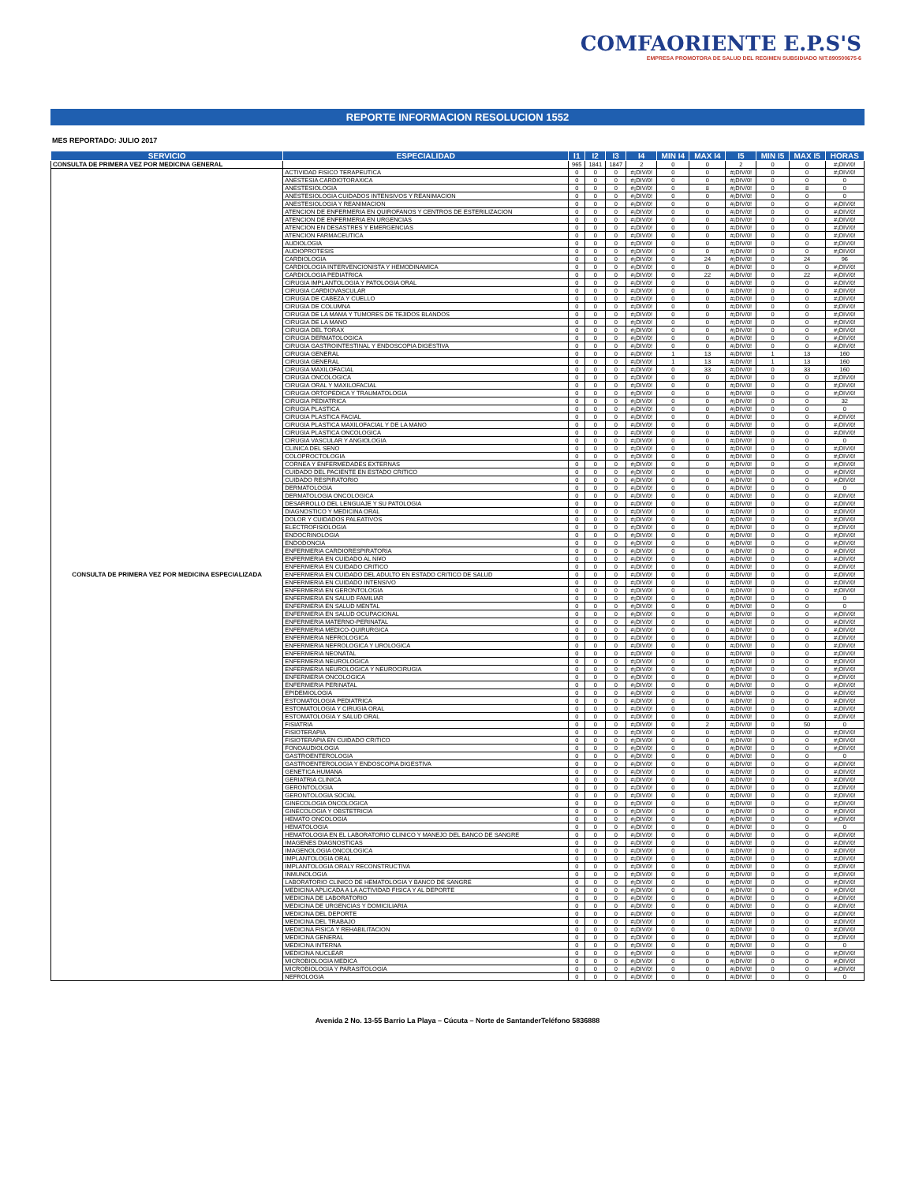COMFAORIENTE E.P.S'S
EMPRESA PROMOTORA DE SALUD DEL REGIMEN SUBSIDIADO NIT:890500675-6
REPORTE INFORMACION RESOLUCION 1552
MES REPORTADO: JULIO 2017
| SERVICIO | ESPECIALIDAD | I1 | I2 | I3 | I4 | MIN I4 | MAX I4 | I5 | MIN I5 | MAX I5 | HORAS |
| --- | --- | --- | --- | --- | --- | --- | --- | --- | --- | --- | --- |
| CONSULTA DE PRIMERA VEZ POR MEDICINA GENERAL | | 965 | 1841 | 1847 | 2 | 0 | 0 | 2 | 0 | 0 | #¡DIV/0! |
| CONSULTA DE PRIMERA VEZ POR MEDICINA ESPECIALIZADA | ACTIVIDAD FISICO TERAPEUTICA | 0 | 0 | 0 | #¡DIV/0! | 0 | 0 | #¡DIV/0! | 0 | 0 | #¡DIV/0! |
| | ANESTESIA CARDIOTORAXICA | 0 | 0 | 0 | #¡DIV/0! | 0 | 0 | #¡DIV/0! | 0 | 0 | 0 |
| | ANESTESIOLOGIA | 0 | 0 | 0 | #¡DIV/0! | 0 | 8 | #¡DIV/0! | 0 | 8 | 0 |
| | ANESTESIOLOGIA CUIDADOS INTENSIVOS Y REANIMACION | 0 | 0 | 0 | #¡DIV/0! | 0 | 0 | #¡DIV/0! | 0 | 0 | 0 |
| | ANESTESIOLOGIA Y REANIMACION | 0 | 0 | 0 | #¡DIV/0! | 0 | 0 | #¡DIV/0! | 0 | 0 | #¡DIV/0! |
| | ATENCION DE ENFERMERIA EN QUIROFANOS Y CENTROS DE ESTERILIZACION | 0 | 0 | 0 | #¡DIV/0! | 0 | 0 | #¡DIV/0! | 0 | 0 | #¡DIV/0! |
| | ATENCION DE ENFERMERIA EN URGENCIAS | 0 | 0 | 0 | #¡DIV/0! | 0 | 0 | #¡DIV/0! | 0 | 0 | #¡DIV/0! |
| | ATENCION EN DESASTRES Y EMERGENCIAS | 0 | 0 | 0 | #¡DIV/0! | 0 | 0 | #¡DIV/0! | 0 | 0 | #¡DIV/0! |
| | ATENCION FARMACEUTICA | 0 | 0 | 0 | #¡DIV/0! | 0 | 0 | #¡DIV/0! | 0 | 0 | #¡DIV/0! |
| | AUDIOLOGIA | 0 | 0 | 0 | #¡DIV/0! | 0 | 0 | #¡DIV/0! | 0 | 0 | #¡DIV/0! |
| | AUDIOPROTESIS | 0 | 0 | 0 | #¡DIV/0! | 0 | 0 | #¡DIV/0! | 0 | 0 | #¡DIV/0! |
| | CARDIOLOGIA | 0 | 0 | 0 | #¡DIV/0! | 0 | 24 | #¡DIV/0! | 0 | 24 | 96 |
| | CARDIOLOGIA INTERVENCIONISTA Y HEMODINAMICA | 0 | 0 | 0 | #¡DIV/0! | 0 | 0 | #¡DIV/0! | 0 | 0 | #¡DIV/0! |
| | CARDIOLOGIA PEDIATRICA | 0 | 0 | 0 | #¡DIV/0! | 0 | 22 | #¡DIV/0! | 0 | 22 | #¡DIV/0! |
| | CIRUGIA IMPLANTOLOGIA Y PATOLOGIA ORAL | 0 | 0 | 0 | #¡DIV/0! | 0 | 0 | #¡DIV/0! | 0 | 0 | #¡DIV/0! |
| | CIRUGIA CARDIOVASCULAR | 0 | 0 | 0 | #¡DIV/0! | 0 | 0 | #¡DIV/0! | 0 | 0 | #¡DIV/0! |
| | CIRUGIA DE CABEZA Y CUELLO | 0 | 0 | 0 | #¡DIV/0! | 0 | 0 | #¡DIV/0! | 0 | 0 | #¡DIV/0! |
| | CIRUGIA DE COLUMNA | 0 | 0 | 0 | #¡DIV/0! | 0 | 0 | #¡DIV/0! | 0 | 0 | #¡DIV/0! |
| | CIRUGIA DE LA MAMA Y TUMORES DE TEJIDOS BLANDOS | 0 | 0 | 0 | #¡DIV/0! | 0 | 0 | #¡DIV/0! | 0 | 0 | #¡DIV/0! |
| | CIRUGIA DE LA MANO | 0 | 0 | 0 | #¡DIV/0! | 0 | 0 | #¡DIV/0! | 0 | 0 | #¡DIV/0! |
| | CIRUGIA DEL TORAX | 0 | 0 | 0 | #¡DIV/0! | 0 | 0 | #¡DIV/0! | 0 | 0 | #¡DIV/0! |
| | CIRUGIA DERMATOLOGICA | 0 | 0 | 0 | #¡DIV/0! | 0 | 0 | #¡DIV/0! | 0 | 0 | #¡DIV/0! |
| | CIRUGIA GASTROINTESTINAL Y ENDOSCOPIA DIGESTIVA | 0 | 0 | 0 | #¡DIV/0! | 0 | 0 | #¡DIV/0! | 0 | 0 | #¡DIV/0! |
| | CIRUGIA GENERAL | 0 | 0 | 0 | #¡DIV/0! | 1 | 13 | #¡DIV/0! | 1 | 13 | 160 |
| | CIRUGIA GENERAL | 0 | 0 | 0 | #¡DIV/0! | 1 | 13 | #¡DIV/0! | 1 | 13 | 160 |
| | CIRUGIA MAXILOFACIAL | 0 | 0 | 0 | #¡DIV/0! | 0 | 33 | #¡DIV/0! | 0 | 33 | 160 |
| | CIRUGIA ONCOLOGICA | 0 | 0 | 0 | #¡DIV/0! | 0 | 0 | #¡DIV/0! | 0 | 0 | #¡DIV/0! |
| | CIRUGIA ORAL Y MAXILOFACIAL | 0 | 0 | 0 | #¡DIV/0! | 0 | 0 | #¡DIV/0! | 0 | 0 | #¡DIV/0! |
| | CIRUGIA ORTOPEDICA Y TRAUMATOLOGIA | 0 | 0 | 0 | #¡DIV/0! | 0 | 0 | #¡DIV/0! | 0 | 0 | #¡DIV/0! |
| | CIRUGIA PEDIATRICA | 0 | 0 | 0 | #¡DIV/0! | 0 | 0 | #¡DIV/0! | 0 | 0 | 32 |
| | CIRUGIA PLASTICA | 0 | 0 | 0 | #¡DIV/0! | 0 | 0 | #¡DIV/0! | 0 | 0 | 0 |
| | CIRUGIA PLASTICA FACIAL | 0 | 0 | 0 | #¡DIV/0! | 0 | 0 | #¡DIV/0! | 0 | 0 | #¡DIV/0! |
| | CIRUGIA PLASTICA MAXILOFACIAL Y DE LA MANO | 0 | 0 | 0 | #¡DIV/0! | 0 | 0 | #¡DIV/0! | 0 | 0 | #¡DIV/0! |
| | CIRUGIA PLASTICA ONCOLOGICA | 0 | 0 | 0 | #¡DIV/0! | 0 | 0 | #¡DIV/0! | 0 | 0 | #¡DIV/0! |
| | CIRUGIA VASCULAR Y ANGIOLOGIA | 0 | 0 | 0 | #¡DIV/0! | 0 | 0 | #¡DIV/0! | 0 | 0 | 0 |
| | CLINICA DEL SENO | 0 | 0 | 0 | #¡DIV/0! | 0 | 0 | #¡DIV/0! | 0 | 0 | #¡DIV/0! |
| | COLOPROCTOLOGIA | 0 | 0 | 0 | #¡DIV/0! | 0 | 0 | #¡DIV/0! | 0 | 0 | #¡DIV/0! |
| | CORNEA Y ENFERMEDADES EXTERNAS | 0 | 0 | 0 | #¡DIV/0! | 0 | 0 | #¡DIV/0! | 0 | 0 | #¡DIV/0! |
| | CUIDADO DEL PACIENTE EN ESTADO CRITICO | 0 | 0 | 0 | #¡DIV/0! | 0 | 0 | #¡DIV/0! | 0 | 0 | #¡DIV/0! |
| | CUIDADO RESPIRATORIO | 0 | 0 | 0 | #¡DIV/0! | 0 | 0 | #¡DIV/0! | 0 | 0 | #¡DIV/0! |
| | DERMATOLOGIA | 0 | 0 | 0 | #¡DIV/0! | 0 | 0 | #¡DIV/0! | 0 | 0 | 0 |
| | DERMATOLOGIA ONCOLOGICA | 0 | 0 | 0 | #¡DIV/0! | 0 | 0 | #¡DIV/0! | 0 | 0 | #¡DIV/0! |
| | DESARROLLO DEL LENGUAJE Y SU PATOLOGIA | 0 | 0 | 0 | #¡DIV/0! | 0 | 0 | #¡DIV/0! | 0 | 0 | #¡DIV/0! |
| | DIAGNOSTICO Y MEDICINA ORAL | 0 | 0 | 0 | #¡DIV/0! | 0 | 0 | #¡DIV/0! | 0 | 0 | #¡DIV/0! |
| | DOLOR Y CUIDADOS PALEATIVOS | 0 | 0 | 0 | #¡DIV/0! | 0 | 0 | #¡DIV/0! | 0 | 0 | #¡DIV/0! |
| | ELECTROFISIOLOGIA | 0 | 0 | 0 | #¡DIV/0! | 0 | 0 | #¡DIV/0! | 0 | 0 | #¡DIV/0! |
| | ENDOCRINOLOGIA | 0 | 0 | 0 | #¡DIV/0! | 0 | 0 | #¡DIV/0! | 0 | 0 | #¡DIV/0! |
| | ENDODONCIA | 0 | 0 | 0 | #¡DIV/0! | 0 | 0 | #¡DIV/0! | 0 | 0 | #¡DIV/0! |
| | ENFERMERIA CARDIORESPIRATORIA | 0 | 0 | 0 | #¡DIV/0! | 0 | 0 | #¡DIV/0! | 0 | 0 | #¡DIV/0! |
| | ENFERMERIA EN CUIDADO AL NI¥O | 0 | 0 | 0 | #¡DIV/0! | 0 | 0 | #¡DIV/0! | 0 | 0 | #¡DIV/0! |
| | ENFERMERIA EN CUIDADO CRITICO | 0 | 0 | 0 | #¡DIV/0! | 0 | 0 | #¡DIV/0! | 0 | 0 | #¡DIV/0! |
| | ENFERMERIA EN CUIDADO DEL ADULTO EN ESTADO CRITICO DE SALUD | 0 | 0 | 0 | #¡DIV/0! | 0 | 0 | #¡DIV/0! | 0 | 0 | #¡DIV/0! |
| | ENFERMERIA EN CUIDADO INTENSIVO | 0 | 0 | 0 | #¡DIV/0! | 0 | 0 | #¡DIV/0! | 0 | 0 | #¡DIV/0! |
| | ENFERMERIA EN GERONTOLOGIA | 0 | 0 | 0 | #¡DIV/0! | 0 | 0 | #¡DIV/0! | 0 | 0 | #¡DIV/0! |
| | ENFERMERIA EN SALUD FAMILIAR | 0 | 0 | 0 | #¡DIV/0! | 0 | 0 | #¡DIV/0! | 0 | 0 | 0 |
| | ENFERMERIA EN SALUD MENTAL | 0 | 0 | 0 | #¡DIV/0! | 0 | 0 | #¡DIV/0! | 0 | 0 | 0 |
| | ENFERMERIA EN SALUD OCUPACIONAL | 0 | 0 | 0 | #¡DIV/0! | 0 | 0 | #¡DIV/0! | 0 | 0 | #¡DIV/0! |
| | ENFERMERIA MATERNO-PERINATAL | 0 | 0 | 0 | #¡DIV/0! | 0 | 0 | #¡DIV/0! | 0 | 0 | #¡DIV/0! |
| | ENFERMERIA MEDICO-QUIRURGICA | 0 | 0 | 0 | #¡DIV/0! | 0 | 0 | #¡DIV/0! | 0 | 0 | #¡DIV/0! |
| | ENFERMERIA NEFROLOGICA | 0 | 0 | 0 | #¡DIV/0! | 0 | 0 | #¡DIV/0! | 0 | 0 | #¡DIV/0! |
| | ENFERMERIA NEFROLOGICA Y UROLOGICA | 0 | 0 | 0 | #¡DIV/0! | 0 | 0 | #¡DIV/0! | 0 | 0 | #¡DIV/0! |
| | ENFERMERIA NEONATAL | 0 | 0 | 0 | #¡DIV/0! | 0 | 0 | #¡DIV/0! | 0 | 0 | #¡DIV/0! |
| | ENFERMERIA NEUROLOGICA | 0 | 0 | 0 | #¡DIV/0! | 0 | 0 | #¡DIV/0! | 0 | 0 | #¡DIV/0! |
| | ENFERMERIA NEUROLOGICA Y NEUROCIRUGIA | 0 | 0 | 0 | #¡DIV/0! | 0 | 0 | #¡DIV/0! | 0 | 0 | #¡DIV/0! |
| | ENFERMERIA ONCOLOGICA | 0 | 0 | 0 | #¡DIV/0! | 0 | 0 | #¡DIV/0! | 0 | 0 | #¡DIV/0! |
| | ENFERMERIA PERINATAL | 0 | 0 | 0 | #¡DIV/0! | 0 | 0 | #¡DIV/0! | 0 | 0 | #¡DIV/0! |
| | EPIDEMIOLOGIA | 0 | 0 | 0 | #¡DIV/0! | 0 | 0 | #¡DIV/0! | 0 | 0 | #¡DIV/0! |
| | ESTOMATOLOGIA PEDIATRICA | 0 | 0 | 0 | #¡DIV/0! | 0 | 0 | #¡DIV/0! | 0 | 0 | #¡DIV/0! |
| | ESTOMATOLOGIA Y CIRUGIA ORAL | 0 | 0 | 0 | #¡DIV/0! | 0 | 0 | #¡DIV/0! | 0 | 0 | #¡DIV/0! |
| | ESTOMATOLOGIA Y SALUD ORAL | 0 | 0 | 0 | #¡DIV/0! | 0 | 0 | #¡DIV/0! | 0 | 0 | #¡DIV/0! |
| | FISIATRIA | 0 | 0 | 0 | #¡DIV/0! | 0 | 2 | #¡DIV/0! | 0 | 50 | 0 |
| | FISIOTERAPIA | 0 | 0 | 0 | #¡DIV/0! | 0 | 0 | #¡DIV/0! | 0 | 0 | #¡DIV/0! |
| | FISIOTERAPIA EN CUIDADO CRITICO | 0 | 0 | 0 | #¡DIV/0! | 0 | 0 | #¡DIV/0! | 0 | 0 | #¡DIV/0! |
| | FONOAUDIOLOGIA | 0 | 0 | 0 | #¡DIV/0! | 0 | 0 | #¡DIV/0! | 0 | 0 | #¡DIV/0! |
| | GASTROENTEROLOGIA | 0 | 0 | 0 | #¡DIV/0! | 0 | 0 | #¡DIV/0! | 0 | 0 | 0 |
| | GASTROENTEROLOGIA Y ENDOSCOPIA DIGESTIVA | 0 | 0 | 0 | #¡DIV/0! | 0 | 0 | #¡DIV/0! | 0 | 0 | #¡DIV/0! |
| | GENETICA HUMANA | 0 | 0 | 0 | #¡DIV/0! | 0 | 0 | #¡DIV/0! | 0 | 0 | #¡DIV/0! |
| | GERIATRIA CLINICA | 0 | 0 | 0 | #¡DIV/0! | 0 | 0 | #¡DIV/0! | 0 | 0 | #¡DIV/0! |
| | GERONTOLOGIA | 0 | 0 | 0 | #¡DIV/0! | 0 | 0 | #¡DIV/0! | 0 | 0 | #¡DIV/0! |
| | GERONTOLOGIA SOCIAL | 0 | 0 | 0 | #¡DIV/0! | 0 | 0 | #¡DIV/0! | 0 | 0 | #¡DIV/0! |
| | GINECOLOGIA ONCOLOGICA | 0 | 0 | 0 | #¡DIV/0! | 0 | 0 | #¡DIV/0! | 0 | 0 | #¡DIV/0! |
| | GINECOLOGIA Y OBSTETRICIA | 0 | 0 | 0 | #¡DIV/0! | 0 | 0 | #¡DIV/0! | 0 | 0 | #¡DIV/0! |
| | HEMATO ONCOLOGIA | 0 | 0 | 0 | #¡DIV/0! | 0 | 0 | #¡DIV/0! | 0 | 0 | #¡DIV/0! |
| | HEMATOLOGIA | 0 | 0 | 0 | #¡DIV/0! | 0 | 0 | #¡DIV/0! | 0 | 0 | 0 |
| | HEMATOLOGIA EN EL LABORATORIO CLINICO Y MANEJO DEL BANCO DE SANGRE | 0 | 0 | 0 | #¡DIV/0! | 0 | 0 | #¡DIV/0! | 0 | 0 | #¡DIV/0! |
| | IMAGENES DIAGNOSTICAS | 0 | 0 | 0 | #¡DIV/0! | 0 | 0 | #¡DIV/0! | 0 | 0 | #¡DIV/0! |
| | IMAGENOLOGIA ONCOLOGICA | 0 | 0 | 0 | #¡DIV/0! | 0 | 0 | #¡DIV/0! | 0 | 0 | #¡DIV/0! |
| | IMPLANTOLOGIA ORAL | 0 | 0 | 0 | #¡DIV/0! | 0 | 0 | #¡DIV/0! | 0 | 0 | #¡DIV/0! |
| | IMPLANTOLOGIA ORALY RECONSTRUCTIVA | 0 | 0 | 0 | #¡DIV/0! | 0 | 0 | #¡DIV/0! | 0 | 0 | #¡DIV/0! |
| | INMUNOLOGIA | 0 | 0 | 0 | #¡DIV/0! | 0 | 0 | #¡DIV/0! | 0 | 0 | #¡DIV/0! |
| | LABORATORIO CLINICO DE HEMATOLOGIA Y BANCO DE SANGRE | 0 | 0 | 0 | #¡DIV/0! | 0 | 0 | #¡DIV/0! | 0 | 0 | #¡DIV/0! |
| | MEDICINA APLICADA A LA ACTIVIDAD FISICA Y AL DEPORTE | 0 | 0 | 0 | #¡DIV/0! | 0 | 0 | #¡DIV/0! | 0 | 0 | #¡DIV/0! |
| | MEDICINA DE LABORATORIO | 0 | 0 | 0 | #¡DIV/0! | 0 | 0 | #¡DIV/0! | 0 | 0 | #¡DIV/0! |
| | MEDICINA DE URGENCIAS Y DOMICILIARIA | 0 | 0 | 0 | #¡DIV/0! | 0 | 0 | #¡DIV/0! | 0 | 0 | #¡DIV/0! |
| | MEDICINA DEL DEPORTE | 0 | 0 | 0 | #¡DIV/0! | 0 | 0 | #¡DIV/0! | 0 | 0 | #¡DIV/0! |
| | MEDICINA DEL TRABAJO | 0 | 0 | 0 | #¡DIV/0! | 0 | 0 | #¡DIV/0! | 0 | 0 | #¡DIV/0! |
| | MEDICINA FISICA Y REHABILITACION | 0 | 0 | 0 | #¡DIV/0! | 0 | 0 | #¡DIV/0! | 0 | 0 | #¡DIV/0! |
| | MEDICINA GENERAL | 0 | 0 | 0 | #¡DIV/0! | 0 | 0 | #¡DIV/0! | 0 | 0 | #¡DIV/0! |
| | MEDICINA INTERNA | 0 | 0 | 0 | #¡DIV/0! | 0 | 0 | #¡DIV/0! | 0 | 0 | 0 |
| | MEDICINA NUCLEAR | 0 | 0 | 0 | #¡DIV/0! | 0 | 0 | #¡DIV/0! | 0 | 0 | #¡DIV/0! |
| | MICROBIOLOGIA MEDICA | 0 | 0 | 0 | #¡DIV/0! | 0 | 0 | #¡DIV/0! | 0 | 0 | #¡DIV/0! |
| | MICROBIOLOGIA Y PARASITOLOGIA | 0 | 0 | 0 | #¡DIV/0! | 0 | 0 | #¡DIV/0! | 0 | 0 | #¡DIV/0! |
| | NEFROLOGIA | 0 | 0 | 0 | #¡DIV/0! | 0 | 0 | #¡DIV/0! | 0 | 0 | 0 |
Avenida 2 No. 13-55 Barrio La Playa – Cúcuta – Norte de SantanderTeléfono 5836888